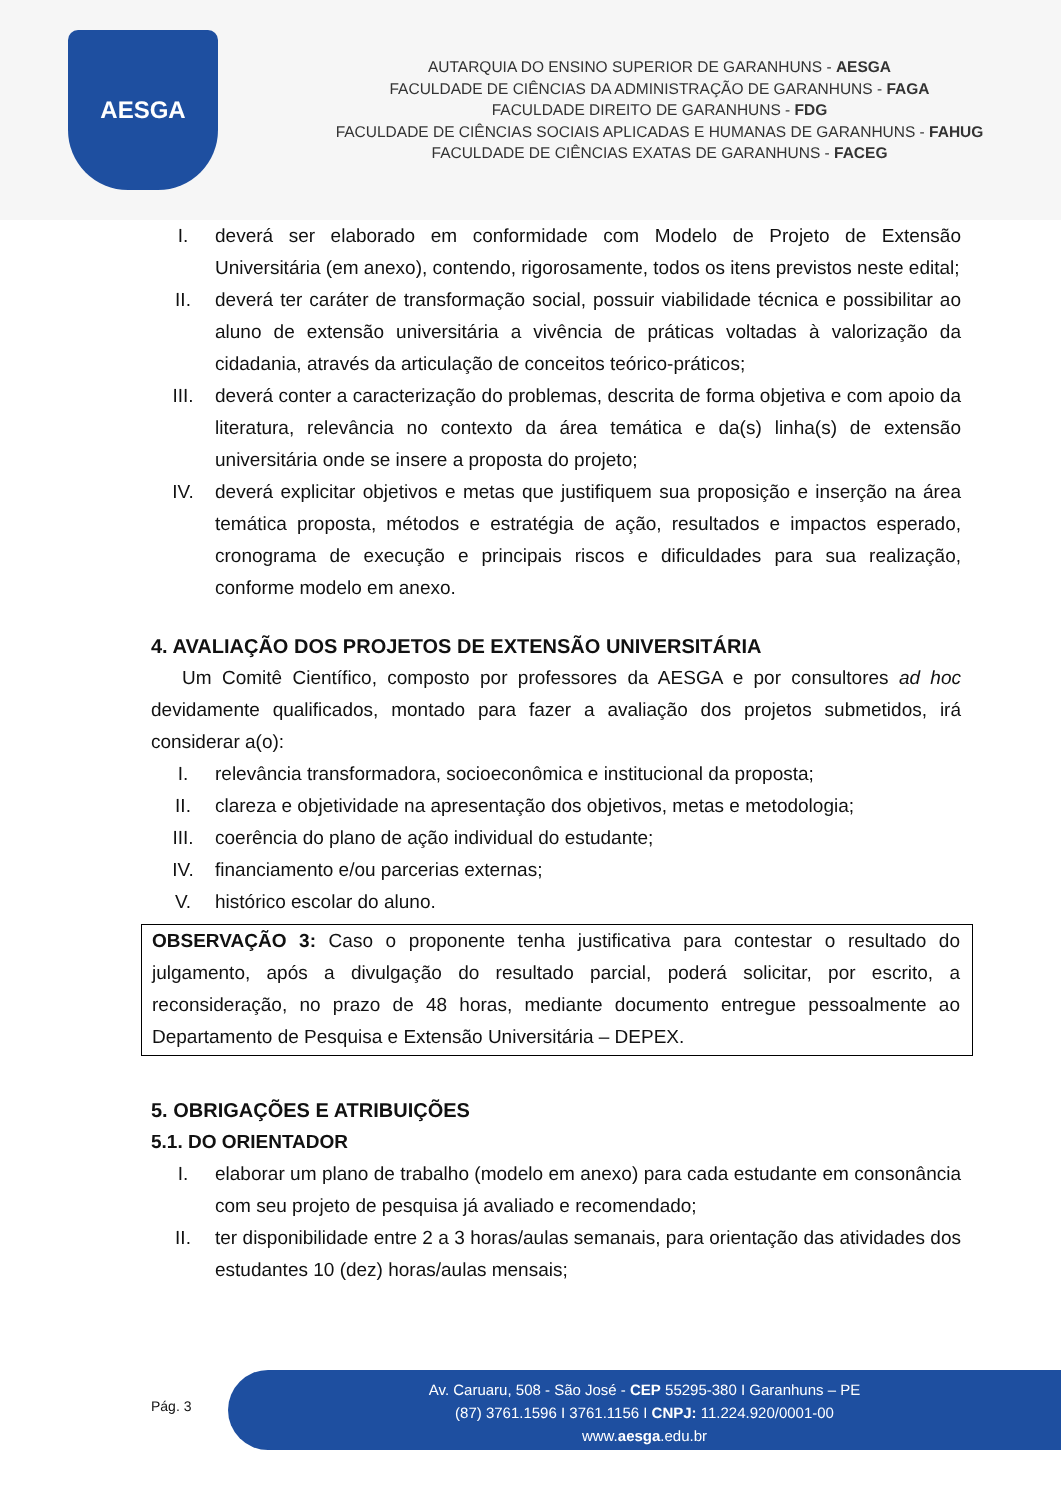AESGA
AUTARQUIA DO ENSINO SUPERIOR DE GARANHUNS - AESGA
FACULDADE DE CIÊNCIAS DA ADMINISTRAÇÃO DE GARANHUNS - FAGA
FACULDADE DIREITO DE GARANHUNS - FDG
FACULDADE DE CIÊNCIAS SOCIAIS APLICADAS E HUMANAS DE GARANHUNS - FAHUG
FACULDADE DE CIÊNCIAS EXATAS DE GARANHUNS - FACEG
I. deverá ser elaborado em conformidade com Modelo de Projeto de Extensão Universitária (em anexo), contendo, rigorosamente, todos os itens previstos neste edital;
II. deverá ter caráter de transformação social, possuir viabilidade técnica e possibilitar ao aluno de extensão universitária a vivência de práticas voltadas à valorização da cidadania, através da articulação de conceitos teórico-práticos;
III. deverá conter a caracterização do problemas, descrita de forma objetiva e com apoio da literatura, relevância no contexto da área temática e da(s) linha(s) de extensão universitária onde se insere a proposta do projeto;
IV. deverá explicitar objetivos e metas que justifiquem sua proposição e inserção na área temática proposta, métodos e estratégia de ação, resultados e impactos esperado, cronograma de execução e principais riscos e dificuldades para sua realização, conforme modelo em anexo.
4. AVALIAÇÃO DOS PROJETOS DE EXTENSÃO UNIVERSITÁRIA
Um Comitê Científico, composto por professores da AESGA e por consultores ad hoc devidamente qualificados, montado para fazer a avaliação dos projetos submetidos, irá considerar a(o):
I. relevância transformadora, socioeconômica e institucional da proposta;
II. clareza e objetividade na apresentação dos objetivos, metas e metodologia;
III. coerência do plano de ação individual do estudante;
IV. financiamento e/ou parcerias externas;
V. histórico escolar do aluno.
OBSERVAÇÃO 3: Caso o proponente tenha justificativa para contestar o resultado do julgamento, após a divulgação do resultado parcial, poderá solicitar, por escrito, a reconsideração, no prazo de 48 horas, mediante documento entregue pessoalmente ao Departamento de Pesquisa e Extensão Universitária – DEPEX.
5. OBRIGAÇÕES E ATRIBUIÇÕES
5.1. DO ORIENTADOR
I. elaborar um plano de trabalho (modelo em anexo) para cada estudante em consonância com seu projeto de pesquisa já avaliado e recomendado;
II. ter disponibilidade entre 2 a 3 horas/aulas semanais, para orientação das atividades dos estudantes 10 (dez) horas/aulas mensais;
Pág. 3
Av. Caruaru, 508 - São José - CEP 55295-380 I Garanhuns – PE
(87) 3761.1596 I 3761.1156 I CNPJ: 11.224.920/0001-00
www.aesga.edu.br